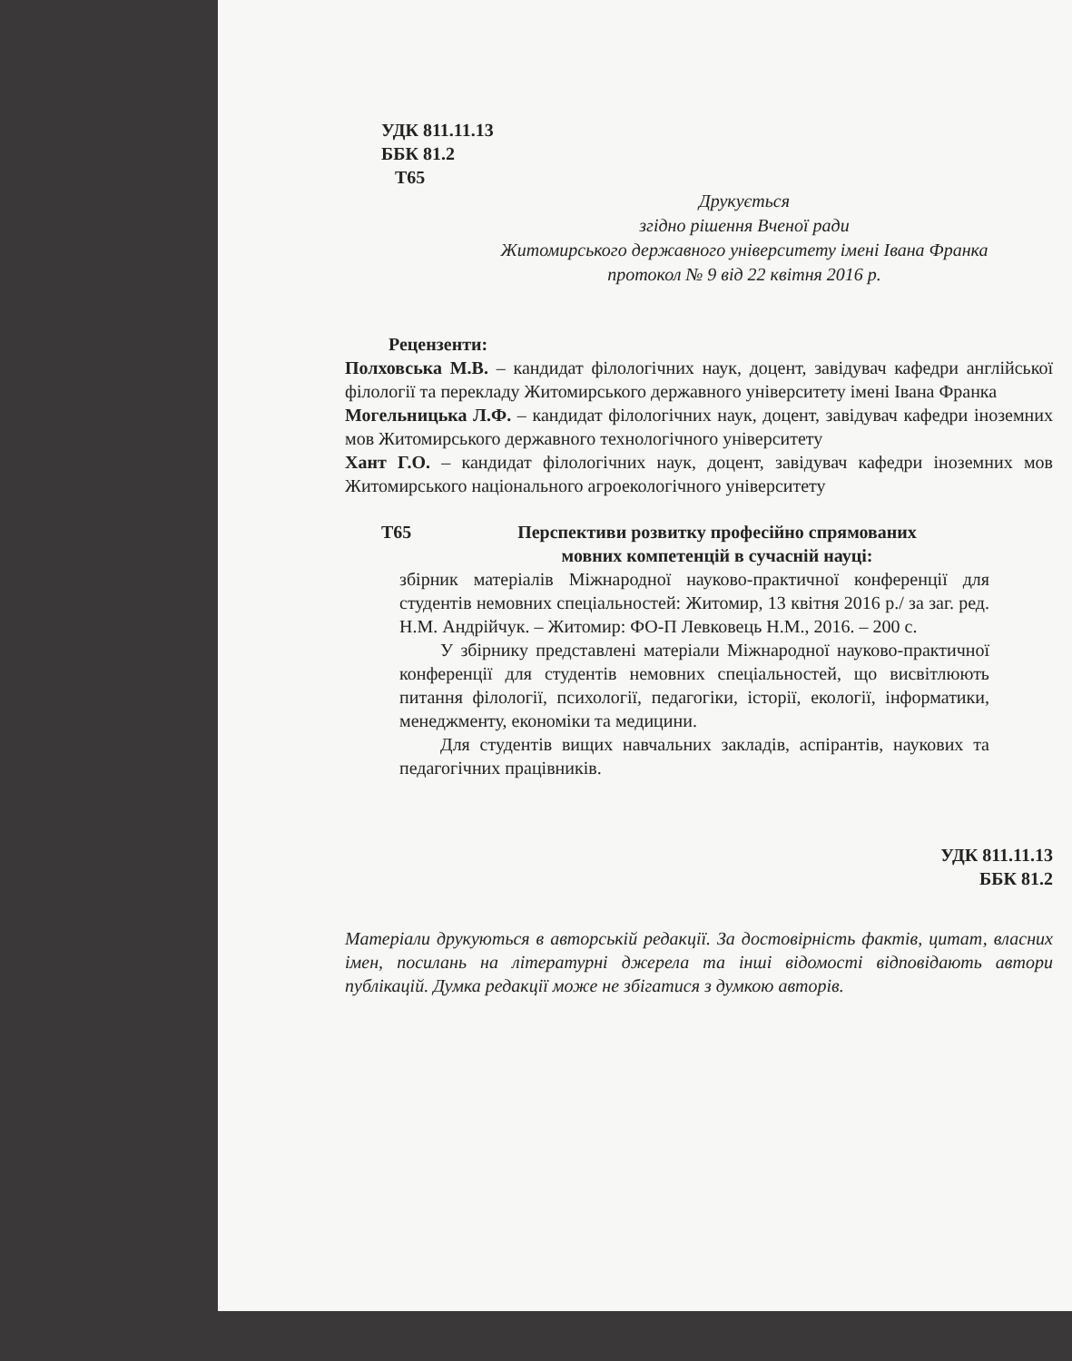УДК 811.11.13
ББК 81.2
Т65
Друкується
згідно рішення Вченої ради
Житомирського державного університету імені Івана Франка
протокол № 9 від 22 квітня 2016 р.
Рецензенти:
Полховська М.В. – кандидат філологічних наук, доцент, завідувач кафедри англійської філології та перекладу Житомирського державного університету імені Івана Франка
Могельницька Л.Ф. – кандидат філологічних наук, доцент, завідувач кафедри іноземних мов Житомирського державного технологічного університету
Хант Г.О. – кандидат філологічних наук, доцент, завідувач кафедри іноземних мов Житомирського національного агроекологічного університету
Т65 Перспективи розвитку професійно спрямованих мовних компетенцій в сучасній науці:
збірник матеріалів Міжнародної науково-практичної конференції для студентів немовних спеціальностей: Житомир, 13 квітня 2016 р./ за заг. ред. Н.М. Андрійчук. – Житомир: ФО-П Левковець Н.М., 2016. – 200 с.
У збірнику представлені матеріали Міжнародної науково-практичної конференції для студентів немовних спеціальностей, що висвітлюють питання філології, психології, педагогіки, історії, екології, інформатики, менеджменту, економіки та медицини.
Для студентів вищих навчальних закладів, аспірантів, наукових та педагогічних працівників.
УДК 811.11.13
ББК 81.2
Матеріали друкуються в авторській редакції. За достовірність фактів, цитат, власних імен, посилань на літературні джерела та інші відомості відповідають автори публікацій. Думка редакції може не збігатися з думкою авторів.